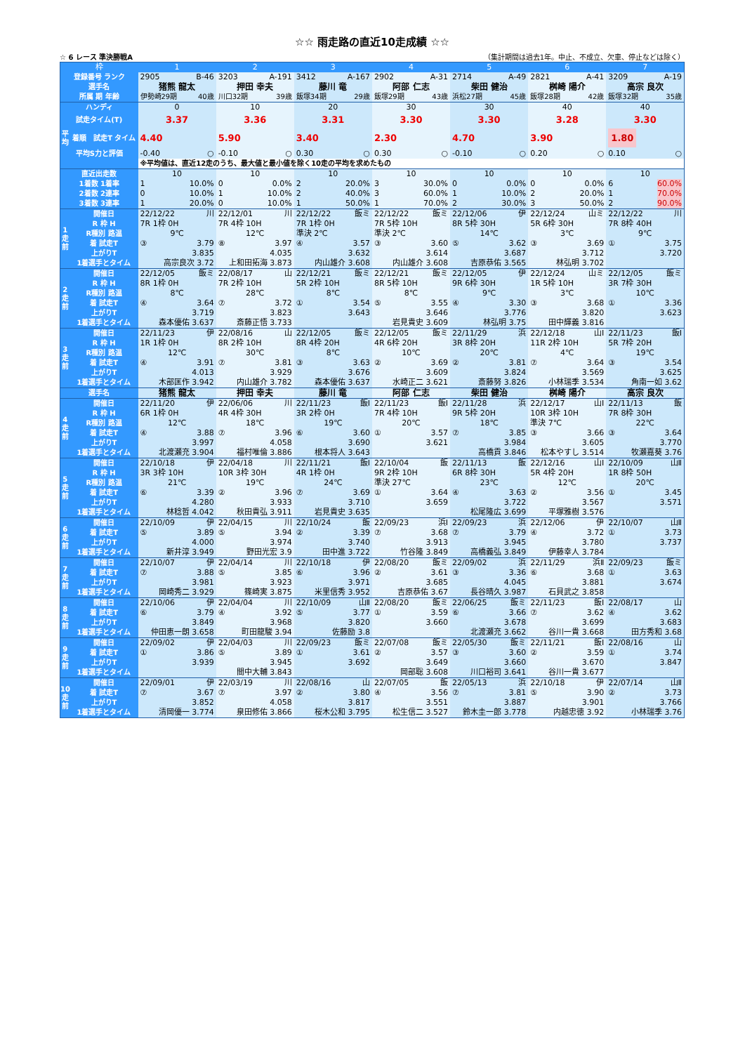☆☆ 雨走路の直近10走成績 ☆☆
☆ 6 レース 準決勝戦A （集計期間は過去1年。中止、不成立、欠車、停止などは除く）
| 枠 | | 1 | 2 | 3 | 4 | 5 | 6 | 7 |
| --- | --- | --- | --- | --- | --- | --- | --- | --- |
| 登録番号 ランク | | 2905 B-46 | 3203 A-191 | 3412 A-167 | 2902 A-31 | 2714 A-49 | 2821 A-41 | 3209 A-19 |
| 選手名 | | 猪熊 龍太 | 押田 幸夫 | 藤川 竜 | 阿部 仁志 | 柴田 健治 | 桝崎 陽介 | 高宗 良次 |
| 所属 期 年齢 | | 伊勢崎29期 40歳 | 川口32期 39歳 | 飯塚34期 29歳 | 飯塚29期 43歳 | 浜松27期 45歳 | 飯塚28期 42歳 | 飯塚32期 35歳 |
| ハンディ | | 0 | 10 | 20 | 30 | 30 | 40 | 40 |
| 試走タイム(T) | | 3.37 | 3.36 | 3.31 | 3.30 | 3.30 | 3.28 | 3.30 |
| 平均 | 着順 試走T タイム | 4.40 | 5.90 | 3.40 | 2.30 | 4.70 | 3.90 | 1.80 |
| 平均S力と評価 | | -0.40 ○ | -0.10 ○ | 0.30 ○ | 0.30 ○ | -0.10 ○ | 0.20 ○ | 0.10 ○ |
| | | ※平均値は、直近12走のうち、最大値と最小値を除く10走の平均を求めたもの | | | | | | |
| 直近出走数 | | 10 | 10 | 10 | 10 | 10 | 10 | 10 |
| 1着数 1着率 | | 1 10.0% | 0 0.0% | 2 20.0% | 3 30.0% | 0 0.0% | 0 0.0% | 6 60.0% |
| 2着数 2連率 | | 0 10.0% | 1 10.0% | 2 40.0% | 3 60.0% | 1 10.0% | 2 20.0% | 1 70.0% |
| 3着数 3連率 | | 1 20.0% | 0 10.0% | 1 50.0% | 1 70.0% | 2 30.0% | 3 50.0% | 2 90.0% |
| 1走前 | 開催日 | 22/12/22 川 | 22/12/01 川 | 22/12/22 飯ミ | 22/12/22 飯ミ | 22/12/06 伊 | 22/12/24 山ミ | 22/12/22 川 |
| | R 枠 H | 7R 1枠 0H | 7R 4枠 10H | 7R 1枠 0H | 7R 5枠 10H | 8R 5枠 30H | 5R 6枠 30H | 7R 8枠 40H |
| | R種別 路温 | 9℃ | 12℃ | 準決 2℃ | 準決 2℃ | 14℃ | 3℃ | 9℃ |
| | 着 試走T | ③ 3.79 | ⑧ 3.97 | ④ 3.57 | ③ 3.60 | ⑤ 3.62 | ③ 3.69 | ① 3.75 |
| | 上がりT | 3.835 | 4.035 | 3.632 | 3.614 | 3.687 | 3.712 | 3.720 |
| | 1着選手とタイム | 高宗良次 3.72 | 上和田拓海 3.873 | 内山雄介 3.608 | 内山雄介 3.608 | 吉原恭佑 3.565 | 林弘明 3.702 | |
| 2走前 | 開催日 | 22/12/05 飯ミ | 22/08/17 山 | 22/12/21 飯ミ | 22/12/21 飯ミ | 22/12/05 伊 | 22/12/24 山ミ | 22/12/05 飯ミ |
| | R 枠 H | 8R 1枠 0H | 7R 2枠 10H | 5R 2枠 10H | 8R 5枠 10H | 9R 6枠 30H | 1R 5枠 10H | 3R 7枠 30H |
| | R種別 路温 | 8℃ | 28℃ | 8℃ | 8℃ | 9℃ | 3℃ | 10℃ |
| | 着 試走T | ④ 3.64 | ⑦ 3.72 | ① 3.54 | ⑤ 3.55 | ④ 3.30 | ③ 3.68 | ① 3.36 |
| | 上がりT | 3.719 | 3.823 | 3.643 | 3.646 | 3.776 | 3.820 | 3.623 |
| | 1着選手とタイム | 森本優佑 3.637 | 斎藤正悟 3.733 | | 岩見貴史 3.609 | 林弘明 3.75 | 田中輝義 3.816 | |
| 3走前 | 開催日 | 22/11/23 伊 | 22/08/16 山 | 22/12/05 飯ミ | 22/12/05 飯ミ | 22/11/29 浜 | 22/12/18 山Ⅰ | 22/11/23 飯Ⅰ |
| | R 枠 H | 1R 1枠 0H | 8R 2枠 10H | 8R 4枠 20H | 4R 6枠 20H | 3R 8枠 20H | 11R 2枠 10H | 5R 7枠 20H |
| | R種別 路温 | 12℃ | 30℃ | 8℃ | 10℃ | 20℃ | 4℃ | 19℃ |
| | 着 試走T | ④ 3.91 | ⑦ 3.81 | ③ 3.63 | ② 3.69 | ② 3.81 | ⑦ 3.64 | ③ 3.54 |
| | 上がりT | 4.013 | 3.929 | 3.676 | 3.609 | 3.824 | 3.569 | 3.625 |
| | 1着選手とタイム | 木部匡作 3.942 | 内山雄介 3.782 | 森本優佑 3.637 | 水崎正二 3.621 | 斎藤努 3.826 | 小林瑞季 3.534 | 角南一如 3.62 |
| 選手名 | | 猪熊 龍太 | 押田 幸夫 | 藤川 竜 | 阿部 仁志 | 柴田 健治 | 桝崎 陽介 | 高宗 良次 |
| 4走前 | 開催日 | 22/11/20 伊 | 22/06/06 川 | 22/11/23 飯Ⅰ | 22/11/23 飯Ⅰ | 22/11/28 浜 | 22/12/17 山Ⅰ | 22/11/13 飯 |
| | R 枠 H | 6R 1枠 0H | 4R 4枠 30H | 3R 2枠 0H | 7R 4枠 10H | 9R 5枠 20H | 10R 3枠 10H | 7R 8枠 30H |
| | R種別 路温 | 12℃ | 18℃ | 19℃ | 20℃ | 18℃ | 準決 7℃ | 22℃ |
| | 着 試走T | ④ 3.88 | ⑦ 3.96 | ⑥ 3.60 | ① 3.57 | ⑦ 3.85 | ③ 3.66 | ③ 3.64 |
| | 上がりT | 3.997 | 4.058 | 3.690 | 3.621 | 3.984 | 3.605 | 3.770 |
| | 1着選手とタイム | 北渡瀬充 3.904 | 福村唯倫 3.886 | 根本将人 3.643 | | 高橋貢 3.846 | 松本やすし 3.514 | 牧瀬嘉葵 3.76 |
| 5走前 | 開催日 | 22/10/18 伊 | 22/04/18 川 | 22/11/21 飯Ⅰ | 22/10/04 飯 | 22/11/13 飯 | 22/12/16 山Ⅰ | 22/10/09 山Ⅱ |
| | R 枠 H | 3R 3枠 10H | 10R 3枠 30H | 4R 1枠 0H | 9R 2枠 10H | 6R 8枠 30H | 5R 4枠 20H | 1R 8枠 50H |
| | R種別 路温 | 21℃ | 19℃ | 24℃ | 準決 27℃ | 23℃ | 12℃ | 20℃ |
| | 着 試走T | ⑥ 3.39 | ② 3.96 | ⑦ 3.69 | ① 3.64 | ④ 3.63 | ② 3.56 | ① 3.45 |
| | 上がりT | 4.280 | 3.933 | 3.710 | 3.659 | 3.722 | 3.567 | 3.571 |
| | 1着選手とタイム | 林稔哲 4.042 | 秋田貴弘 3.911 | 岩見貴史 3.635 | | 松尾隆広 3.699 | 平塚雅樹 3.576 | |
| 6走前 | 開催日 | 22/10/09 伊 | 22/04/15 川 | 22/10/24 飯 | 22/09/23 浜Ⅰ | 22/09/23 浜 | 22/12/06 伊 | 22/10/07 山Ⅱ |
| | 着 試走T | ⑤ 3.89 | ⑤ 3.94 | ② 3.39 | ⑦ 3.68 | ⑦ 3.79 | ④ 3.72 | ① 3.73 |
| | 上がりT | 4.000 | 3.974 | 3.740 | 3.913 | 3.945 | 3.780 | 3.737 |
| | 1着選手とタイム | 新井淳 3.949 | 野田光宏 3.9 | 田中進 3.722 | 竹谷隆 3.849 | 高橋義弘 3.849 | 伊藤幸人 3.784 | |
| 7走前 | 開催日 | 22/10/07 伊 | 22/04/14 川 | 22/10/18 伊 | 22/08/20 飯ミ | 22/09/02 浜 | 22/11/29 浜Ⅱ | 22/09/23 飯ミ |
| | 着 試走T | ⑦ 3.88 | ⑤ 3.85 | ⑥ 3.96 | ② 3.61 | ③ 3.36 | ⑥ 3.68 | ① 3.63 |
| | 上がりT | 3.981 | 3.923 | 3.971 | 3.685 | 4.045 | 3.881 | 3.674 |
| | 1着選手とタイム | 岡崎秀二 3.929 | 篠崎実 3.875 | 米里信秀 3.952 | 吉原恭佑 3.67 | 長谷晴久 3.987 | 石貝武之 3.858 | |
| 8走前 | 開催日 | 22/10/06 伊 | 22/04/04 川 | 22/10/09 山Ⅱ | 22/08/20 飯ミ | 22/06/25 飯ミ | 22/11/23 飯Ⅰ | 22/08/17 山 |
| | 着 試走T | ⑥ 3.79 | ④ 3.92 | ⑤ 3.77 | ① 3.59 | ⑥ 3.66 | ⑦ 3.62 | ④ 3.62 |
| | 上がりT | 3.849 | 3.968 | 3.820 | 3.660 | 3.678 | 3.699 | 3.683 |
| | 1着選手とタイム | 仲田恵一朗 3.658 | 町田龍駿 3.94 | 佐藤励 3.8 | | 北渡瀬充 3.662 | 谷川一貴 3.668 | 田方秀和 3.68 |
| 9走前 | 開催日 | 22/09/02 伊 | 22/04/03 川 | 22/09/23 飯ミ | 22/07/08 飯ミ | 22/05/30 飯ミ | 22/11/21 飯Ⅰ | 22/08/16 山 |
| | 着 試走T | ① 3.86 | ⑤ 3.89 | ① 3.61 | ② 3.57 | ③ 3.60 | ② 3.59 | ① 3.74 |
| | 上がりT | 3.939 | 3.945 | 3.692 | 3.649 | 3.660 | 3.670 | 3.847 |
| | 1着選手とタイム | | 間中大輔 3.843 | | 岡部聡 3.608 | 川口裕司 3.641 | 谷川一貴 3.677 | |
| 10走前 | 開催日 | 22/09/01 伊 | 22/03/19 川 | 22/08/16 山 | 22/07/05 飯 | 22/05/13 浜 | 22/10/18 伊 | 22/07/14 山Ⅱ |
| | 着 試走T | ⑦ 3.67 | ⑦ 3.97 | ② 3.80 | ④ 3.56 | ⑦ 3.81 | ⑤ 3.90 | ② 3.73 |
| | 上がりT | 3.852 | 4.058 | 3.817 | 3.551 | 3.887 | 3.901 | 3.766 |
| | 1着選手とタイム | 清岡優一 3.774 | 泉田修佑 3.866 | 桜木公和 3.795 | 松生信二 3.527 | 鈴木圭一郎 3.778 | 内越忠徳 3.92 | 小林瑞季 3.76 |